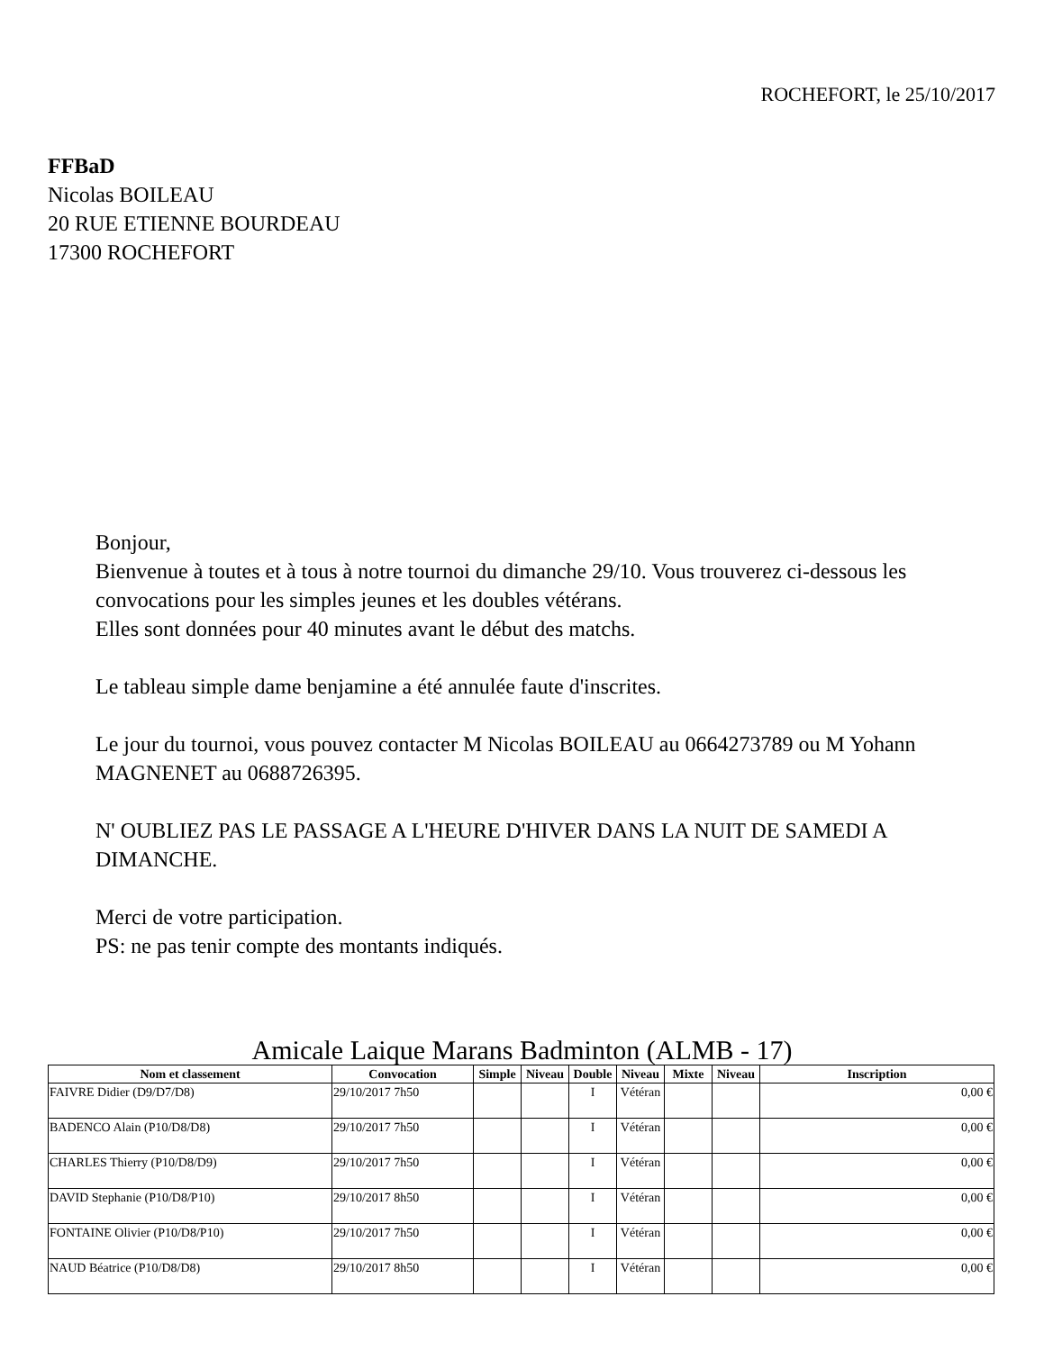ROCHEFORT, le 25/10/2017
FFBaD
Nicolas BOILEAU
20 RUE ETIENNE BOURDEAU
17300 ROCHEFORT
Bonjour,
Bienvenue à toutes et à tous à notre tournoi du dimanche 29/10. Vous trouverez ci-dessous les convocations pour les simples jeunes et les doubles vétérans.
Elles sont données pour 40 minutes avant le début des matchs.
Le tableau simple dame benjamine a été annulée faute d'inscrites.
Le jour du tournoi, vous pouvez contacter M Nicolas BOILEAU au 0664273789 ou M Yohann MAGNENET au 0688726395.
N' OUBLIEZ PAS LE PASSAGE A L'HEURE D'HIVER DANS LA NUIT DE SAMEDI A DIMANCHE.
Merci de votre participation.
PS: ne pas tenir compte des montants indiqués.
Amicale Laique Marans Badminton (ALMB - 17)
| Nom et classement | Convocation | Simple | Niveau | Double | Niveau | Mixte | Niveau | Inscription |
| --- | --- | --- | --- | --- | --- | --- | --- | --- |
| FAIVRE Didier (D9/D7/D8) | 29/10/2017 7h50 | | | I | Vétéran | | | 0,00 € |
| BADENCO Alain (P10/D8/D8) | 29/10/2017 7h50 | | | I | Vétéran | | | 0,00 € |
| CHARLES Thierry (P10/D8/D9) | 29/10/2017 7h50 | | | I | Vétéran | | | 0,00 € |
| DAVID Stephanie (P10/D8/P10) | 29/10/2017 8h50 | | | I | Vétéran | | | 0,00 € |
| FONTAINE Olivier (P10/D8/P10) | 29/10/2017 7h50 | | | I | Vétéran | | | 0,00 € |
| NAUD Béatrice (P10/D8/D8) | 29/10/2017 8h50 | | | I | Vétéran | | | 0,00 € |